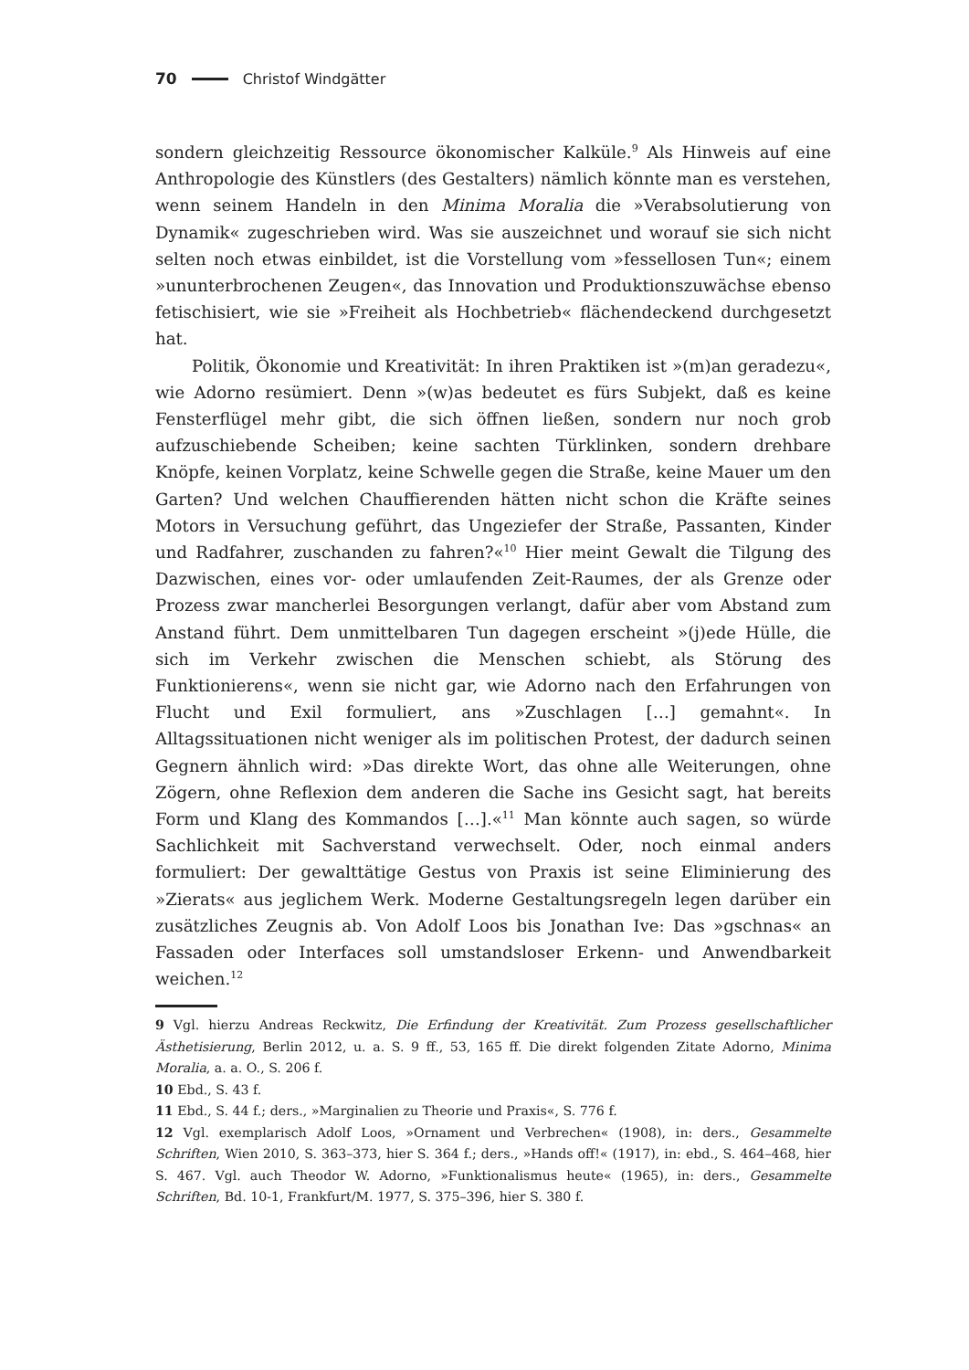70 Christof Windgätter
sondern gleichzeitig Ressource ökonomischer Kalküle.<sup>9</sup> Als Hinweis auf eine Anthropologie des Künstlers (des Gestalters) nämlich könnte man es verstehen, wenn seinem Handeln in den Minima Moralia die »Verabsolutierung von Dynamik« zugeschrieben wird. Was sie auszeichnet und worauf sie sich nicht selten noch etwas einbildet, ist die Vorstellung vom »fessellosen Tun«; einem »ununterbrochenen Zeugen«, das Innovation und Produktionszuwächse ebenso fetischisiert, wie sie »Freiheit als Hochbetrieb« flächendeckend durchgesetzt hat.
Politik, Ökonomie und Kreativität: In ihren Praktiken ist »(m)an geradezu«, wie Adorno resümiert. Denn »(w)as bedeutet es fürs Subjekt, daß es keine Fensterflügel mehr gibt, die sich öffnen ließen, sondern nur noch grob aufzuschiebende Scheiben; keine sachten Türklinken, sondern drehbare Knöpfe, keinen Vorplatz, keine Schwelle gegen die Straße, keine Mauer um den Garten? Und welchen Chauffierenden hätten nicht schon die Kräfte seines Motors in Versuchung geführt, das Ungeziefer der Straße, Passanten, Kinder und Radfahrer, zuschanden zu fahren?«<sup>10</sup> Hier meint Gewalt die Tilgung des Dazwischen, eines vor- oder umlaufenden Zeit-Raumes, der als Grenze oder Prozess zwar mancherlei Besorgungen verlangt, dafür aber vom Abstand zum Anstand führt. Dem unmittelbaren Tun dagegen erscheint »(j)ede Hülle, die sich im Verkehr zwischen die Menschen schiebt, als Störung des Funktionierens«, wenn sie nicht gar, wie Adorno nach den Erfahrungen von Flucht und Exil formuliert, ans »Zuschlagen […] gemahnt«. In Alltagssituationen nicht weniger als im politischen Protest, der dadurch seinen Gegnern ähnlich wird: »Das direkte Wort, das ohne alle Weiterungen, ohne Zögern, ohne Reflexion dem anderen die Sache ins Gesicht sagt, hat bereits Form und Klang des Kommandos […].«<sup>11</sup> Man könnte auch sagen, so würde Sachlichkeit mit Sachverstand verwechselt. Oder, noch einmal anders formuliert: Der gewalttätige Gestus von Praxis ist seine Eliminierung des »Zierats« aus jeglichem Werk. Moderne Gestaltungsregeln legen darüber ein zusätzliches Zeugnis ab. Von Adolf Loos bis Jonathan Ive: Das »gschnas« an Fassaden oder Interfaces soll umstandsloser Erkenn- und Anwendbarkeit weichen.<sup>12</sup>
9 Vgl. hierzu Andreas Reckwitz, Die Erfindung der Kreativität. Zum Prozess gesellschaftlicher Ästhetisierung, Berlin 2012, u. a. S. 9 ff., 53, 165 ff. Die direkt folgenden Zitate Adorno, Minima Moralia, a. a. O., S. 206 f.
10 Ebd., S. 43 f.
11 Ebd., S. 44 f.; ders., »Marginalien zu Theorie und Praxis«, S. 776 f.
12 Vgl. exemplarisch Adolf Loos, »Ornament und Verbrechen« (1908), in: ders., Gesammelte Schriften, Wien 2010, S. 363–373, hier S. 364 f.; ders., »Hands off!« (1917), in: ebd., S. 464–468, hier S. 467. Vgl. auch Theodor W. Adorno, »Funktionalismus heute« (1965), in: ders., Gesammelte Schriften, Bd. 10-1, Frankfurt/M. 1977, S. 375–396, hier S. 380 f.